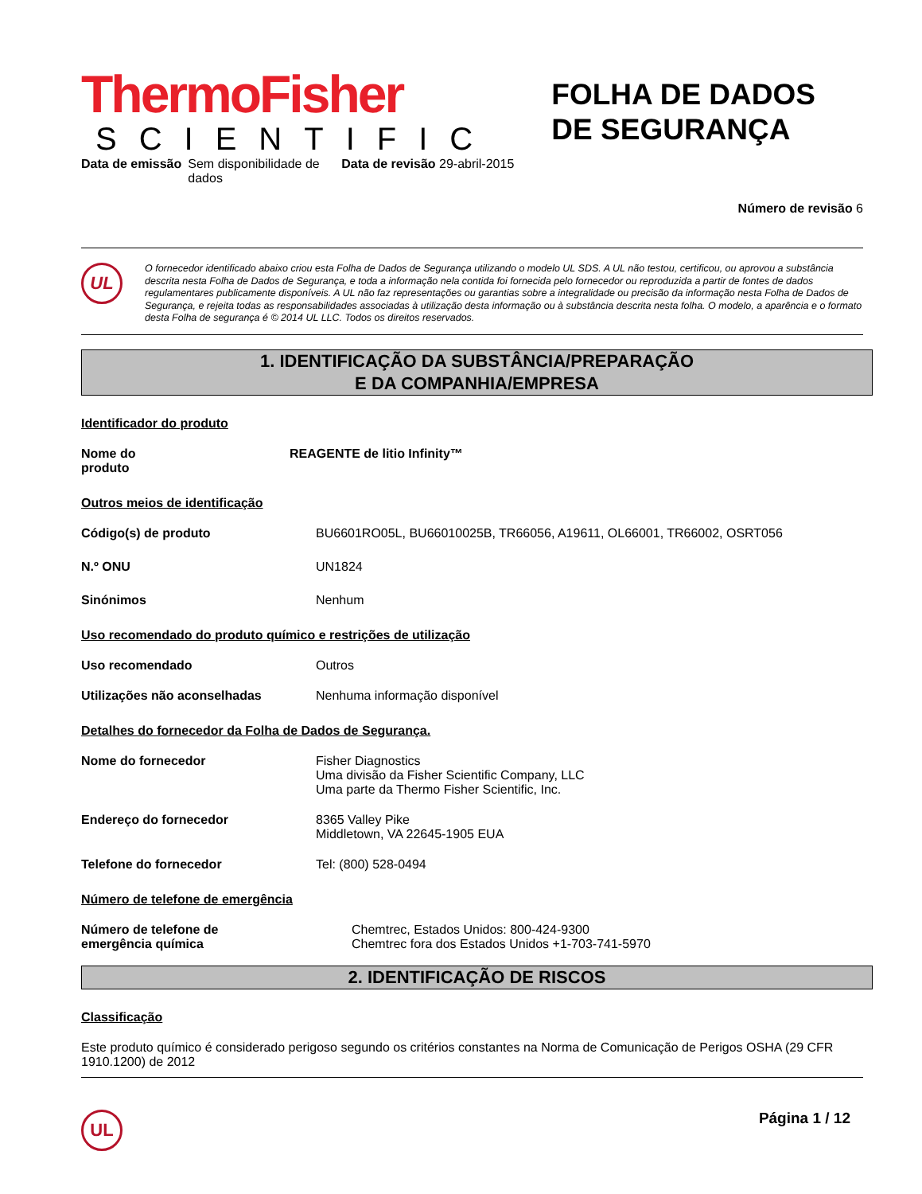ThermoFisher
SCIENTIFIC
FOLHA DE DADOS
DE SEGURANÇA
Data de emissão Sem disponibilidade de dados Data de revisão 29-abril-2015
Número de revisão 6
UL
O fornecedor identificado abaixo criou esta Folha de Dados de Segurança utilizando o modelo UL SDS. A UL não testou, certificou, ou aprovou a substância descrita nesta Folha de Dados de Segurança, e toda a informação nela contida foi fornecida pelo fornecedor ou reproduzida a partir de fontes de dados regulamentares publicamente disponíveis. A UL não faz representações ou garantias sobre a integralidade ou precisão da informação nesta Folha de Dados de Segurança, e rejeita todas as responsabilidades associadas à utilização desta informação ou à substância descrita nesta folha. O modelo, a aparência e o formato desta Folha de segurança é © 2014 UL LLC. Todos os direitos reservados.
1. IDENTIFICAÇÃO DA SUBSTÂNCIA/PREPARAÇÃO
E DA COMPANHIA/EMPRESA
Identificador do produto
Nome do
produto
REAGENTE de litio Infinity™
Outros meios de identificação
Código(s) de produto
BU6601RO05L, BU66010025B, TR66056, A19611, OL66001, TR66002, OSRT056
N.º ONU
UN1824
Sinónimos
Nenhum
Uso recomendado do produto químico e restrições de utilização
Uso recomendado
Outros
Utilizações não aconselhadas
Nenhuma informação disponível
Detalhes do fornecedor da Folha de Dados de Segurança.
Nome do fornecedor Fisher Diagnostics
Uma divisão da Fisher Scientific Company, LLC
Uma parte da Thermo Fisher Scientific, Inc.
Endereço do fornecedor 8365 Valley Pike
Middletown, VA 22645-1905 EUA
Telefone do fornecedor
Tel: (800) 528-0494
Número de telefone de emergência
Número de telefone de
emergência química
Chemtrec, Estados Unidos: 800-424-9300
Chemtrec fora dos Estados Unidos +1-703-741-5970
2. IDENTIFICAÇÃO DE RISCOS
Classificação
Este produto químico é considerado perigoso segundo os critérios constantes na Norma de Comunicação de Perigos OSHA (29 CFR 1910.1200) de 2012
UL
Página 1 / 12